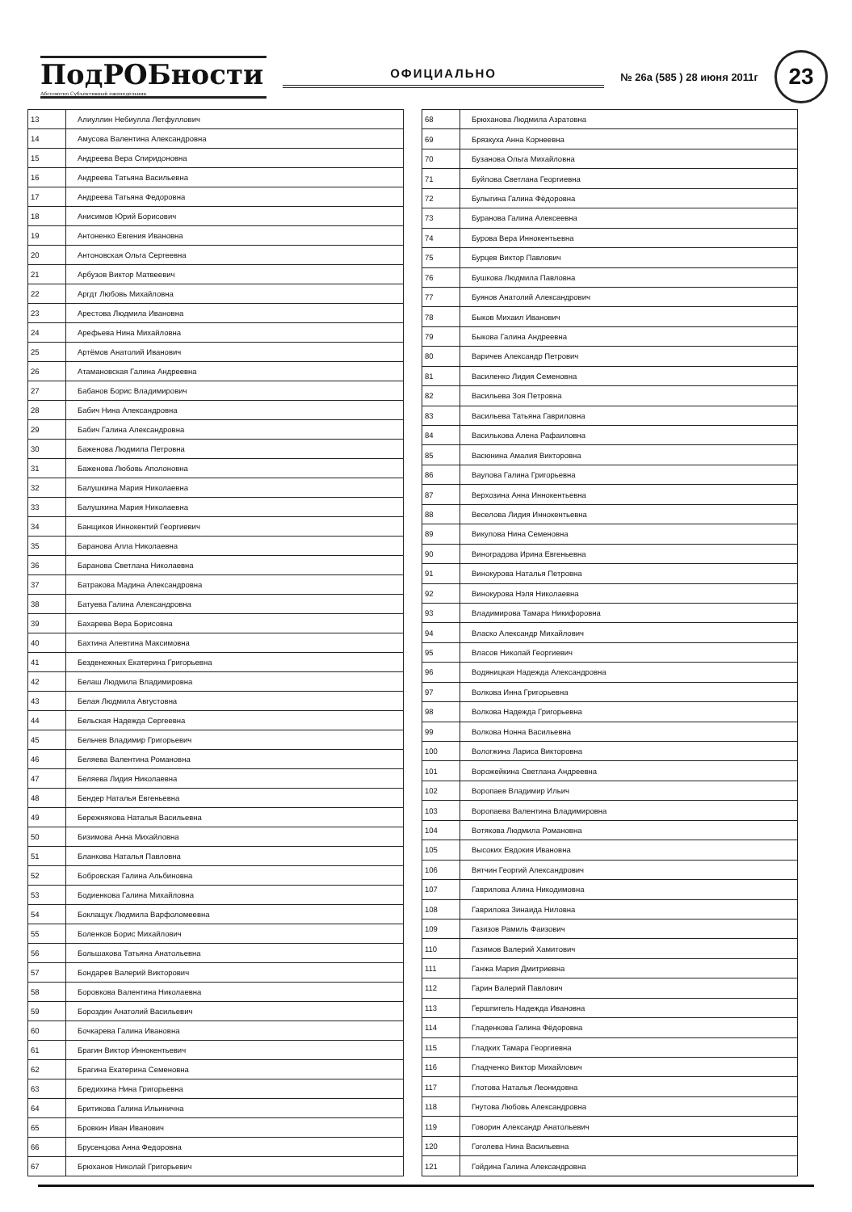ПодРОБности
Абсолютно Субъективный еженедельник
ОФИЦИАЛЬНО
№ 26а (585 ) 28 июня 2011г
23
| 13 | Алиуллин Небиулла Летфуллович |
| 14 | Амусова Валентина Александровна |
| 15 | Андреева Вера Спиридоновна |
| 16 | Андреева Татьяна Васильевна |
| 17 | Андреева Татьяна Федоровна |
| 18 | Анисимов Юрий Борисович |
| 19 | Антоненко Евгения Ивановна |
| 20 | Антоновская Ольга Сергеевна |
| 21 | Арбузов Виктор Матвеевич |
| 22 | Аргдт Любовь Михайловна |
| 23 | Арестова Людмила Ивановна |
| 24 | Арефьева Нина Михайловна |
| 25 | Артёмов Анатолий Иванович |
| 26 | Атамановская Галина Андреевна |
| 27 | Бабанов Борис Владимирович |
| 28 | Бабич Нина Александровна |
| 29 | Бабич Галина Александровна |
| 30 | Баженова Людмила Петровна |
| 31 | Баженова Любовь Аполоновна |
| 32 | Балушкина Мария Николаевна |
| 33 | Балушкина Мария Николаевна |
| 34 | Банщиков Иннокентий Георгиевич |
| 35 | Баранова Алла Николаевна |
| 36 | Баранова Светлана Николаевна |
| 37 | Батракова Мадина Александровна |
| 38 | Батуева Галина Александровна |
| 39 | Бахарева Вера Борисовна |
| 40 | Бахтина Алевтина Максимовна |
| 41 | Безденежных Екатерина Григорьевна |
| 42 | Белаш Людмила Владимировна |
| 43 | Белая Людмила Августовна |
| 44 | Бельская Надежда Сергеевна |
| 45 | Бельчев Владимир Григорьевич |
| 46 | Беляева Валентина Романовна |
| 47 | Беляева Лидия Николаевна |
| 48 | Бендер Наталья Евгеньевна |
| 49 | Бережнякова Наталья Васильевна |
| 50 | Бизимова Анна Михайловна |
| 51 | Бланкова Наталья Павловна |
| 52 | Бобровская Галина Альбиновна |
| 53 | Бодиенкова Галина Михайловна |
| 54 | Боклащук Людмила Варфоломеевна |
| 55 | Боленков Борис Михайлович |
| 56 | Большакова Татьяна Анатольевна |
| 57 | Бондарев Валерий Викторович |
| 58 | Боровкова Валентина Николаевна |
| 59 | Бороздин Анатолий Васильевич |
| 60 | Бочкарева Галина Ивановна |
| 61 | Брагин Виктор Иннокентьевич |
| 62 | Брагина Екатерина Семеновна |
| 63 | Бредихина Нина Григорьевна |
| 64 | Бритикова Галина Ильинична |
| 65 | Бровкин Иван Иванович |
| 66 | Брусенцова Анна Федоровна |
| 67 | Брюханов Николай Григорьевич |
| 68 | Брюханова Людмила Азратовна |
| 69 | Брязкуха Анна Корнеевна |
| 70 | Бузанова Ольга Михайловна |
| 71 | Буйлова Светлана Георгиевна |
| 72 | Булыгина Галина Фёдоровна |
| 73 | Буранова Галина Алексеевна |
| 74 | Бурова Вера Иннокентьевна |
| 75 | Бурцев Виктор Павлович |
| 76 | Бушкова Людмила Павловна |
| 77 | Буянов Анатолий Александрович |
| 78 | Быков Михаил Иванович |
| 79 | Быкова Галина Андреевна |
| 80 | Варичев Александр Петрович |
| 81 | Василенко Лидия Семеновна |
| 82 | Васильева Зоя Петровна |
| 83 | Васильева Татьяна Гавриловна |
| 84 | Василькова Алена Рафаиловна |
| 85 | Васюнина Амалия Викторовна |
| 86 | Ваулова Галина Григорьевна |
| 87 | Верхозина Анна Иннокентьевна |
| 88 | Веселова Лидия Иннокентьевна |
| 89 | Викулова Нина Семеновна |
| 90 | Виноградова Ирина Евгеньевна |
| 91 | Винокурова Наталья Петровна |
| 92 | Винокурова Нэля Николаевна |
| 93 | Владимирова Тамара Никифоровна |
| 94 | Власко Александр Михайлович |
| 95 | Власов Николай Георгиевич |
| 96 | Водяницкая Надежда Александровна |
| 97 | Волкова Инна Григорьевна |
| 98 | Волкова Надежда Григорьевна |
| 99 | Волкова Нонна Васильевна |
| 100 | Вологжина Лариса Викторовна |
| 101 | Ворожейкина Светлана Андреевна |
| 102 | Воропаев Владимир Ильич |
| 103 | Воропаева Валентина Владимировна |
| 104 | Вотякова Людмила Романовна |
| 105 | Высоких Евдокия Ивановна |
| 106 | Вятчин Георгий Александрович |
| 107 | Гаврилова Алина Никодимовна |
| 108 | Гаврилова Зинаида Ниловна |
| 109 | Газизов Рамиль Фаизович |
| 110 | Газимов Валерий Хамитович |
| 111 | Ганжа Мария Дмитриевна |
| 112 | Гарин Валерий Павлович |
| 113 | Гершпигель Надежда Ивановна |
| 114 | Гладенкова Галина Фёдоровна |
| 115 | Гладких Тамара Георгиевна |
| 116 | Гладченко Виктор Михайлович |
| 117 | Глотова Наталья Леонидовна |
| 118 | Гнутова Любовь Александровна |
| 119 | Говорин Александр Анатольевич |
| 120 | Гоголева Нина Васильевна |
| 121 | Гойдина Галина Александровна |